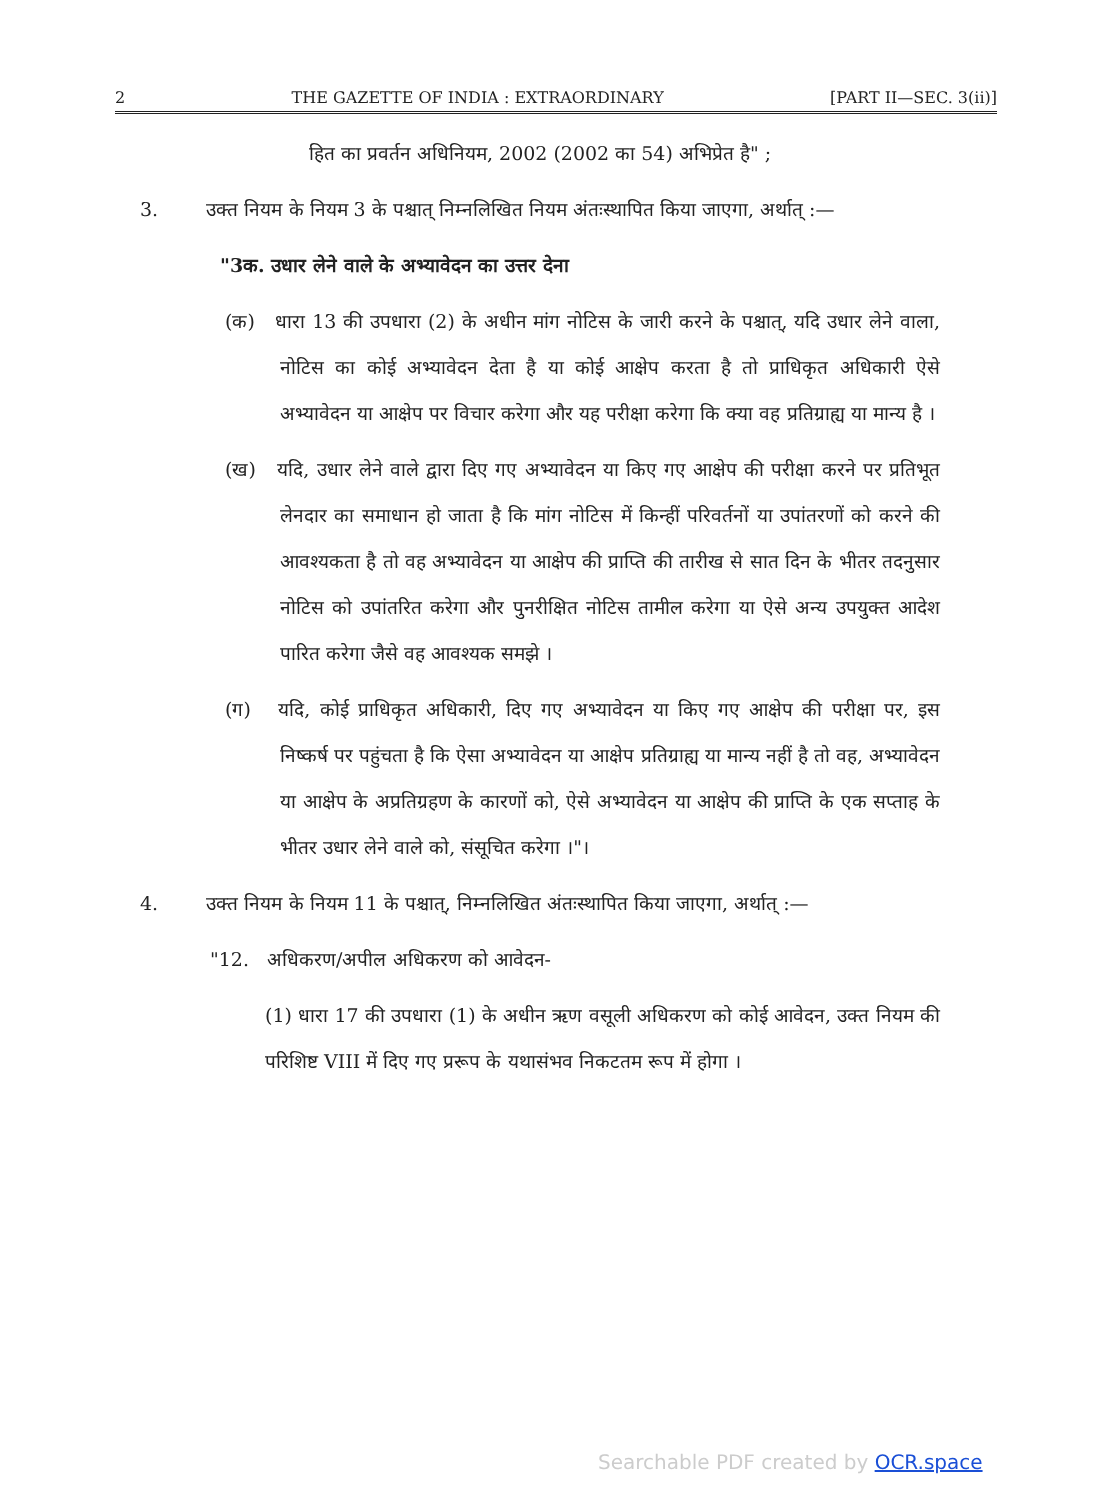2 THE GAZETTE OF INDIA : EXTRAORDINARY [PART II—SEC. 3(ii)]
हित का प्रवर्तन अधिनियम, 2002 (2002 का 54) अभिप्रेत है" ;
3. उक्त नियम के नियम 3 के पश्चात् निम्नलिखित नियम अंतःस्थापित किया जाएगा, अर्थात् :—
"3क. उधार लेने वाले के अभ्यावेदन का उत्तर देना
(क) धारा 13 की उपधारा (2) के अधीन मांग नोटिस के जारी करने के पश्चात्, यदि उधार लेने वाला, नोटिस का कोई अभ्यावेदन देता है या कोई आक्षेप करता है तो प्राधिकृत अधिकारी ऐसे अभ्यावेदन या आक्षेप पर विचार करेगा और यह परीक्षा करेगा कि क्या वह प्रतिग्राह्य या मान्य है ।
(ख) यदि, उधार लेने वाले द्वारा दिए गए अभ्यावेदन या किए गए आक्षेप की परीक्षा करने पर प्रतिभूत लेनदार का समाधान हो जाता है कि मांग नोटिस में किन्हीं परिवर्तनों या उपांतरणों को करने की आवश्यकता है तो वह अभ्यावेदन या आक्षेप की प्राप्ति की तारीख से सात दिन के भीतर तदनुसार नोटिस को उपांतरित करेगा और पुनरीक्षित नोटिस तामील करेगा या ऐसे अन्य उपयुक्त आदेश पारित करेगा जैसे वह आवश्यक समझे ।
(ग) यदि, कोई प्राधिकृत अधिकारी, दिए गए अभ्यावेदन या किए गए आक्षेप की परीक्षा पर, इस निष्कर्ष पर पहुंचता है कि ऐसा अभ्यावेदन या आक्षेप प्रतिग्राह्य या मान्य नहीं है तो वह, अभ्यावेदन या आक्षेप के अप्रतिग्रहण के कारणों को, ऐसे अभ्यावेदन या आक्षेप की प्राप्ति के एक सप्ताह के भीतर उधार लेने वाले को, संसूचित करेगा ।"।
4. उक्त नियम के नियम 11 के पश्चात्, निम्नलिखित अंतःस्थापित किया जाएगा, अर्थात् :—
"12. अधिकरण/अपील अधिकरण को आवेदन-
(1) धारा 17 की उपधारा (1) के अधीन ऋण वसूली अधिकरण को कोई आवेदन, उक्त नियम की परिशिष्ट VIII में दिए गए प्ररूप के यथासंभव निकटतम रूप में होगा ।
Searchable PDF created by OCR.space